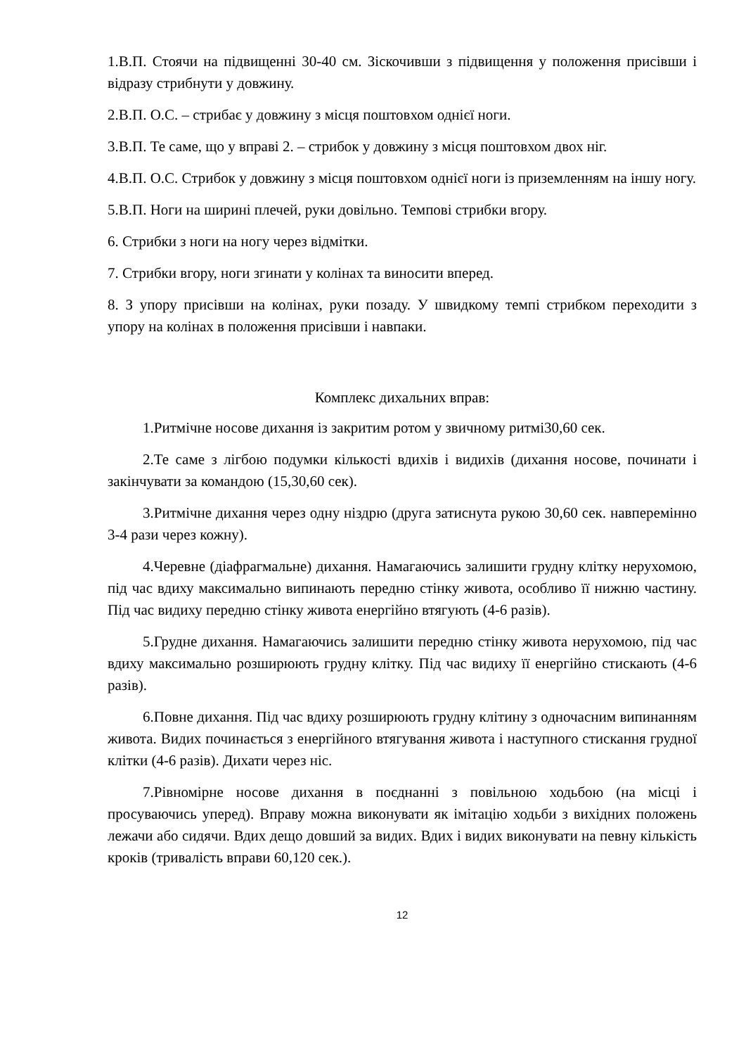1.В.П. Стоячи на підвищенні 30-40 см. Зіскочивши з підвищення у положення присівши і відразу стрибнути у довжину.
2.В.П. О.С. – стрибає у довжину з місця поштовхом однієї ноги.
3.В.П. Те саме, що у вправі 2. – стрибок у довжину з місця поштовхом двох ніг.
4.В.П. О.С. Стрибок у довжину з місця поштовхом однієї ноги із приземленням на іншу ногу.
5.В.П. Ноги на ширині плечей, руки довільно. Темпові стрибки вгору.
6. Стрибки з ноги на ногу через відмітки.
7. Стрибки вгору, ноги згинати у колінах та виносити вперед.
8. З упору присівши на колінах, руки позаду. У швидкому темпі стрибком переходити з упору на колінах в положення присівши і навпаки.
Комплекс дихальних вправ:
1.Ритмічне носове дихання із закритим ротом у звичному ритмі30,60 сек.
2.Те саме з лігбою подумки кількості вдихів і видихів (дихання носове, починати і закінчувати за командою (15,30,60 сек).
3.Ритмічне дихання через одну ніздрю (друга затиснута рукою 30,60 сек. навперемінно 3-4 рази через кожну).
4.Черевне (діафрагмальне) дихання. Намагаючись залишити грудну клітку нерухомою, під час вдиху максимально випинають передню стінку живота, особливо її нижню частину. Під час видиху передню стінку живота енергійно втягують (4-6 разів).
5.Грудне дихання. Намагаючись залишити передню стінку живота нерухомою, під час вдиху максимально розширюють грудну клітку. Під час видиху її енергійно стискають (4-6 разів).
6.Повне дихання. Під час вдиху розширюють грудну клітину з одночасним випинанням живота. Видих починається з енергійного втягування живота і наступного стискання грудної клітки (4-6 разів). Дихати через ніс.
7.Рівномірне носове дихання в поєднанні з повільною ходьбою (на місці і просуваючись уперед). Вправу можна виконувати як імітацію ходьби з вихідних положень лежачи або сидячи. Вдих дещо довший за видих. Вдих і видих виконувати на певну кількість кроків (тривалість вправи 60,120 сек.).
12